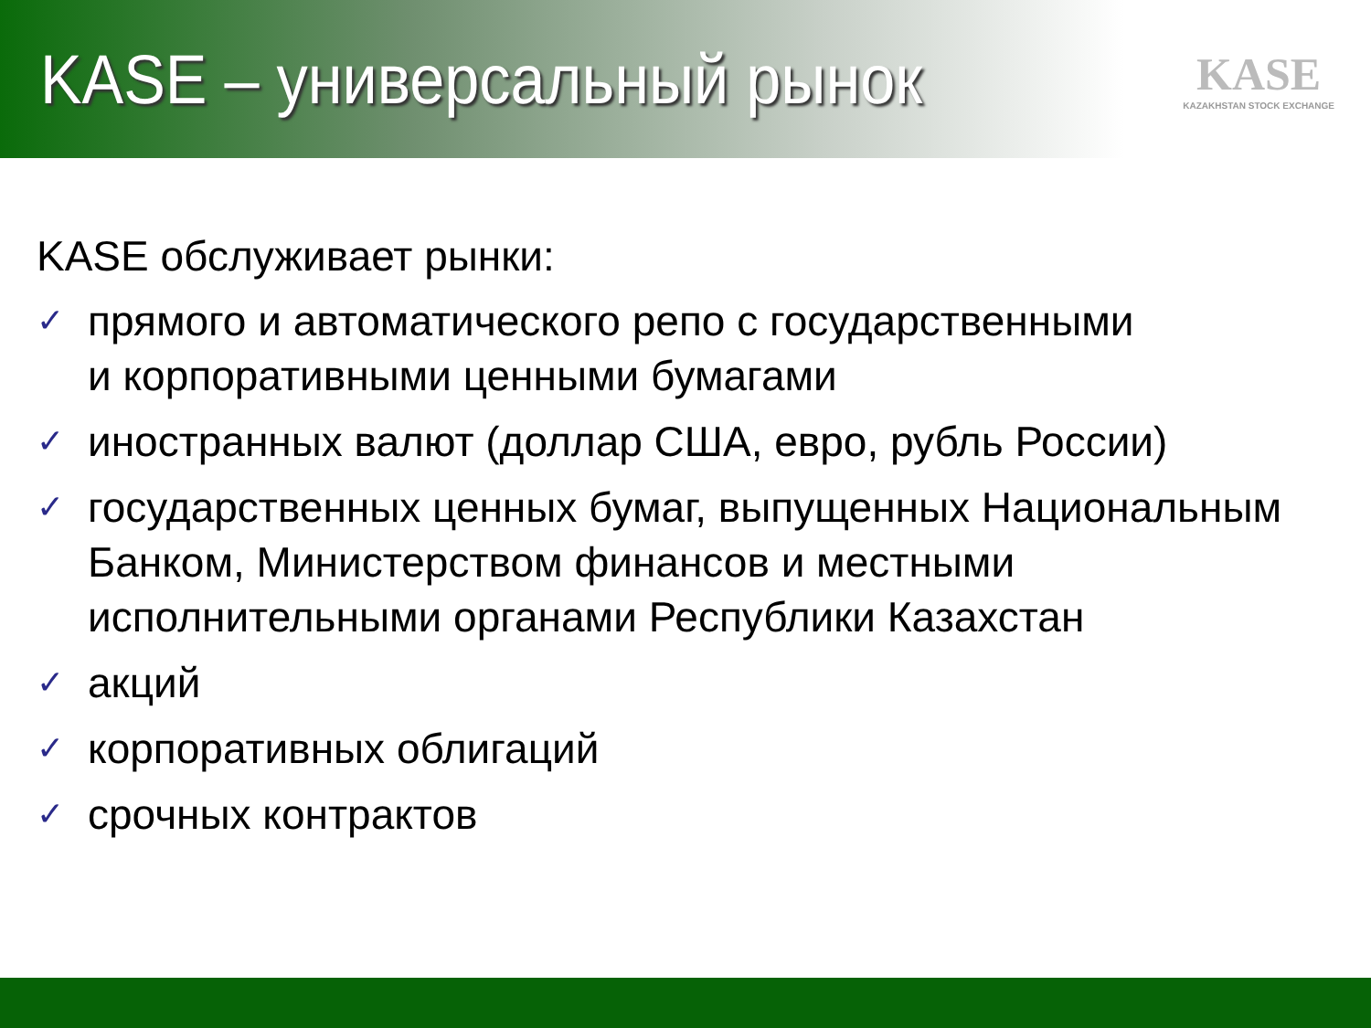KASE – универсальный рынок
KASE
KAZAKHSTAN STOCK EXCHANGE
KASE обслуживает рынки:
✓ прямого и автоматического репо с государственными
и корпоративными ценными бумагами
✓ иностранных валют (доллар США, евро, рубль России)
✓ государственных ценных бумаг, выпущенных Национальным Банком, Министерством финансов и местными исполнительными органами Республики Казахстан
✓ акций
✓ корпоративных облигаций
✓ срочных контрактов